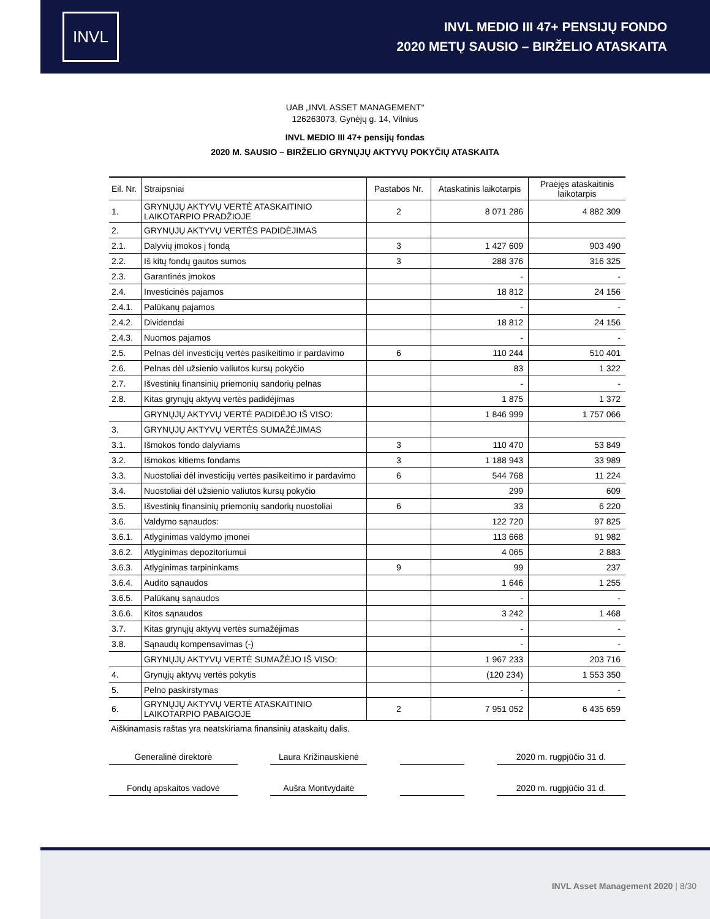INVL
INVL MEDIO III 47+ PENSIJŲ FONDO
2020 METŲ SAUSIO – BIRŽELIO ATASKAITA
UAB „INVL ASSET MANAGEMENT“
126263073, Gynėjų g. 14, Vilnius
INVL MEDIO III 47+ pensijų fondas
2020 M. SAUSIO – BIRŽELIO GRYNŲJŲ AKTYVŲ POKYČIŲ ATASKAITA
| Eil. Nr. | Straipsniai | Pastabos Nr. | Ataskatinis laikotarpis | Praėjęs ataskaitinis laikotarpis |
| --- | --- | --- | --- | --- |
| 1. | GRYNŲJŲ AKTYVŲ VERTĖ ATASKAITINIO LAIKOTARPIO PRADŽIOJE | 2 | 8 071 286 | 4 882 309 |
| 2. | GRYNŲJŲ AKTYVŲ VERTĖS PADIDĖJIMAS | | | |
| 2.1. | Dalyvių įmokos į fondą | 3 | 1 427 609 | 903 490 |
| 2.2. | Iš kitų fondų gautos sumos | 3 | 288 376 | 316 325 |
| 2.3. | Garantinės įmokos | | - | - |
| 2.4. | Investicinės pajamos | | 18 812 | 24 156 |
| 2.4.1. | Palūkanų pajamos | | - | - |
| 2.4.2. | Dividendai | | 18 812 | 24 156 |
| 2.4.3. | Nuomos pajamos | | - | - |
| 2.5. | Pelnas dėl investicijų vertės pasikeitimo ir pardavimo | 6 | 110 244 | 510 401 |
| 2.6. | Pelnas dėl užsienio valiutos kursų pokyčio | | 83 | 1 322 |
| 2.7. | Išvestinių finansinių priemonių sandorių pelnas | | - | - |
| 2.8. | Kitas grynųjų aktyvų vertės padidėjimas | | 1 875 | 1 372 |
| | GRYNŲJŲ AKTYVŲ VERTĖ PADIDĖJO IŠ VISO: | | 1 846 999 | 1 757 066 |
| 3. | GRYNŲJŲ AKTYVŲ VERTĖS SUMAŽĖJIMAS | | | |
| 3.1. | Išmokos fondo dalyviams | 3 | 110 470 | 53 849 |
| 3.2. | Išmokos kitiems fondams | 3 | 1 188 943 | 33 989 |
| 3.3. | Nuostoliai dėl investicijų vertės pasikeitimo ir pardavimo | 6 | 544 768 | 11 224 |
| 3.4. | Nuostoliai dėl užsienio valiutos kursų pokyčio | | 299 | 609 |
| 3.5. | Išvestinių finansinių priemonių sandorių nuostoliai | 6 | 33 | 6 220 |
| 3.6. | Valdymo sąnaudos: | | 122 720 | 97 825 |
| 3.6.1. | Atlyginimas valdymo įmonei | | 113 668 | 91 982 |
| 3.6.2. | Atlyginimas depozitoriumui | | 4 065 | 2 883 |
| 3.6.3. | Atlyginimas tarpininkams | 9 | 99 | 237 |
| 3.6.4. | Audito sąnaudos | | 1 646 | 1 255 |
| 3.6.5. | Palūkanų sąnaudos | | - | - |
| 3.6.6. | Kitos sąnaudos | | 3 242 | 1 468 |
| 3.7. | Kitas grynųjų aktyvų vertės sumažėjimas | | - | - |
| 3.8. | Sąnaudų kompensavimas (-) | | - | - |
| | GRYNŲJŲ AKTYVŲ VERTĖ SUMAŽĖJO IŠ VISO: | | 1 967 233 | 203 716 |
| 4. | Grynųjų aktyvų vertės pokytis | | (120 234) | 1 553 350 |
| 5. | Pelno paskirstymas | | - | - |
| 6. | GRYNŲJŲ AKTYVŲ VERTĖ ATASKAITINIO LAIKOTARPIO PABAIGOJE | 2 | 7 951 052 | 6 435 659 |
Aiškinamasis raštas yra neatskiriama finansinių ataskaitų dalis.
Generalinė direktorė Laura Križinauskienė
2020 m. rugpjūčio 31 d.
Fondų apskaitos vadovė Aušra Montvydaitė 2020 m. rugpjūčio 31 d.
INVL Asset Management 2020 | 8/30